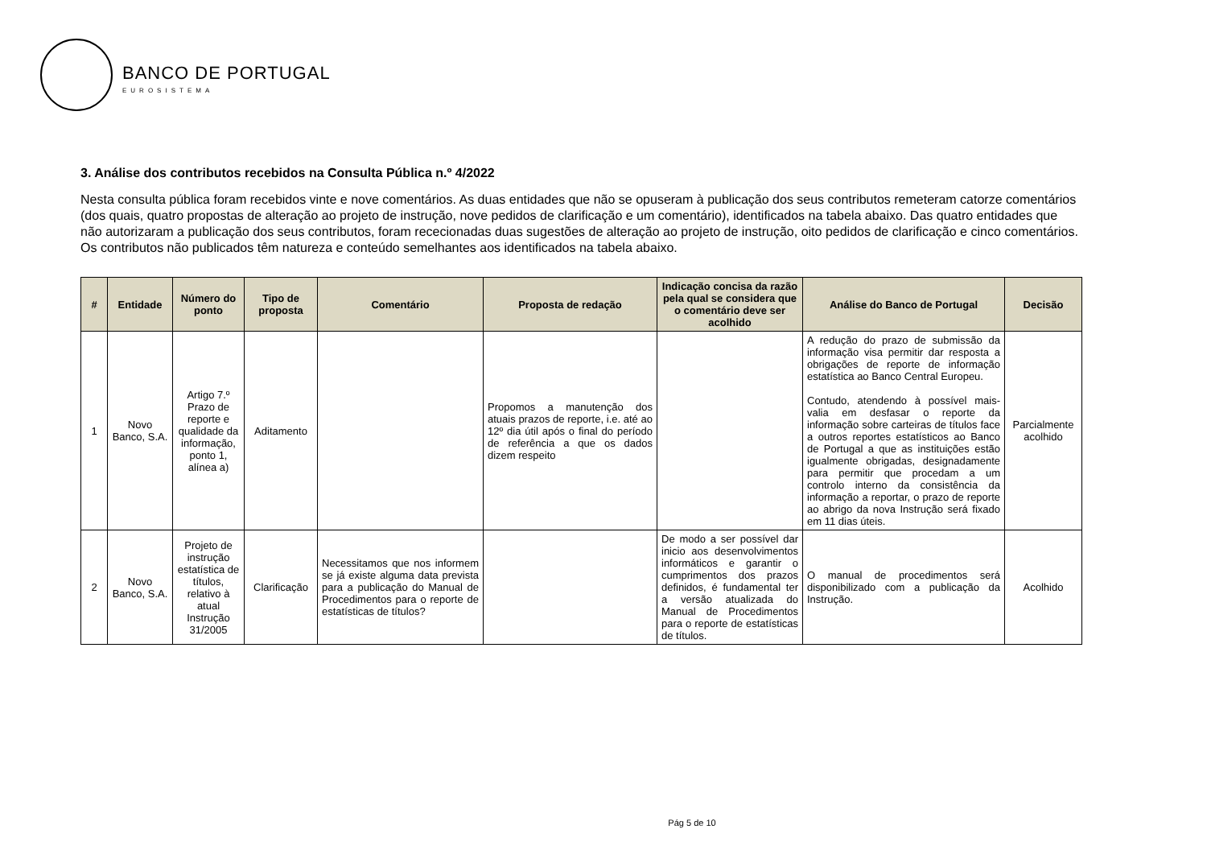BANCO DE PORTUGAL
EUROSISTEMA
3. Análise dos contributos recebidos na Consulta Pública n.º 4/2022
Nesta consulta pública foram recebidos vinte e nove comentários. As duas entidades que não se opuseram à publicação dos seus contributos remeteram catorze comentários (dos quais, quatro propostas de alteração ao projeto de instrução, nove pedidos de clarificação e um comentário), identificados na tabela abaixo. Das quatro entidades que não autorizaram a publicação dos seus contributos, foram rececionadas duas sugestões de alteração ao projeto de instrução, oito pedidos de clarificação e cinco comentários. Os contributos não publicados têm natureza e conteúdo semelhantes aos identificados na tabela abaixo.
| # | Entidade | Número do ponto | Tipo de proposta | Comentário | Proposta de redação | Indicação concisa da razão pela qual se considera que o comentário deve ser acolhido | Análise do Banco de Portugal | Decisão |
| --- | --- | --- | --- | --- | --- | --- | --- | --- |
| 1 | Novo Banco, S.A. | Artigo 7.º Prazo de reporte e qualidade da informação, ponto 1, alínea a) | Aditamento | | Propomos a manutenção dos atuais prazos de reporte, i.e. até ao 12º dia útil após o final do período de referência a que os dados dizem respeito | | A redução do prazo de submissão da informação visa permitir dar resposta a obrigações de reporte de informação estatística ao Banco Central Europeu. Contudo, atendendo à possível mais-valia em desfasar o reporte da informação sobre carteiras de títulos face a outros reportes estatísticos ao Banco de Portugal a que as instituições estão igualmente obrigadas, designadamente para permitir que procedam a um controlo interno da consistência da informação a reportar, o prazo de reporte ao abrigo da nova Instrução será fixado em 11 dias úteis. | Parcialmente acolhido |
| 2 | Novo Banco, S.A. | Projeto de instrução estatística de títulos, relativo à atual Instrução 31/2005 | Clarificação | Necessitamos que nos informem se já existe alguma data prevista para a publicação do Manual de Procedimentos para o reporte de estatísticas de títulos? | | De modo a ser possível dar inicio aos desenvolvimentos informáticos e garantir o cumprimentos dos prazos definidos, é fundamental ter a versão atualizada do Manual de Procedimentos para o reporte de estatísticas de títulos. | O manual de procedimentos será disponibilizado com a publicação da Instrução. | Acolhido |
Pág 5 de 10